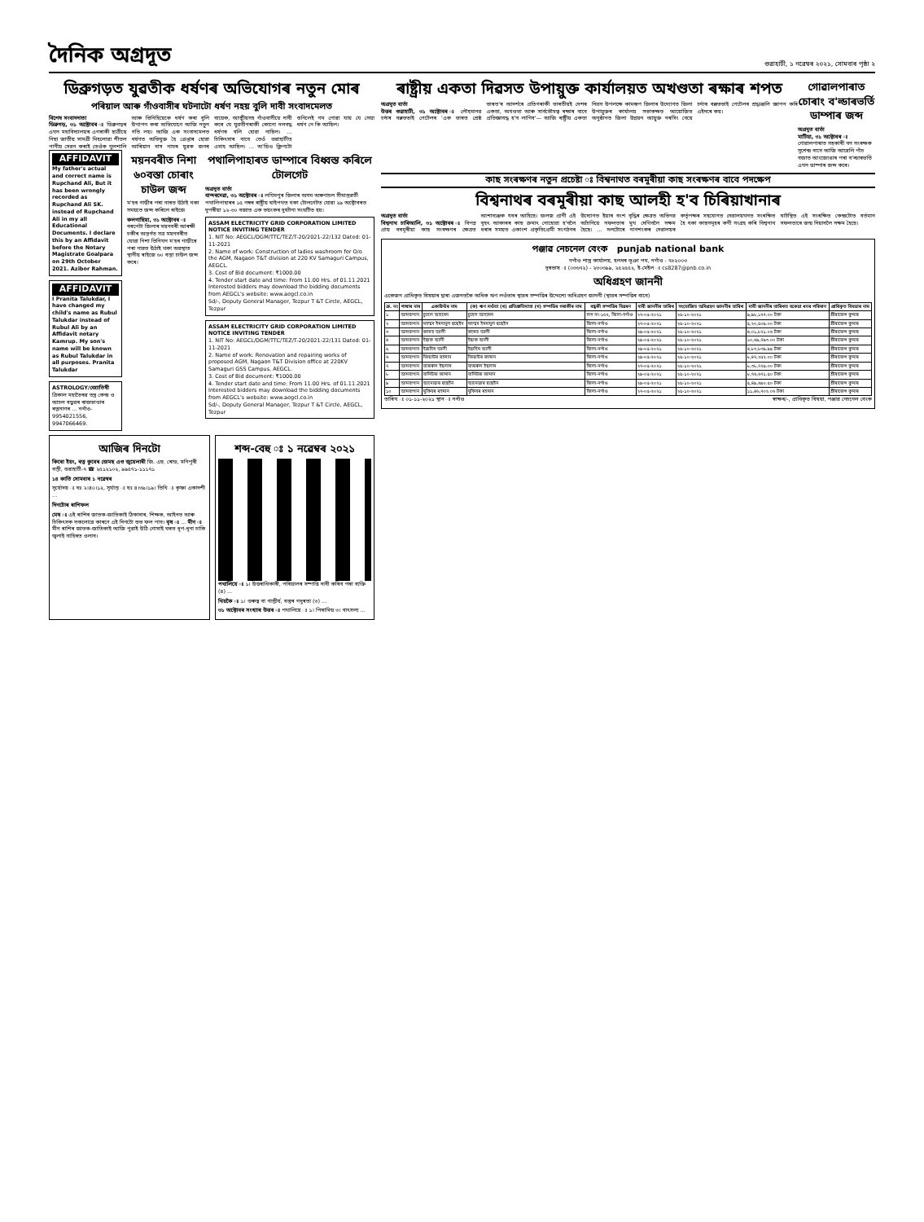দৈনিক অগ্ৰদূত
গুৱাহাটী, ১ নৱেম্বৰ ২০২১, সোমবাৰ পৃষ্ঠা ২
ডিব্ৰুগড়ত যুৱতীক ধৰ্ষণৰ অভিযোগৰ নতুন মোৰ
পৰিয়াল আৰু গাঁওবাসীৰ ঘটনাটো ধৰ্ষণ নহয় বুলি দাবী সংবাদমেলত
বিশেষ সংবাদদাতা
ডিব্ৰুগড়, ৩১ অক্টোবৰ ঃ ডিব্ৰুগড়ৰ এখন মহাবিদ্যালয়ৰ এগৰাকী ছাত্ৰীয়ে নিছা জাতীয় সামগ্ৰী মিহলোৱা শীতল পানীয় সেৱন কৰাই তেওঁক খুলশালি আৰু ভিনিহিয়েকে ধৰ্ষণ কৰা বুলি উত্থাপন কৰা অভিযোগে আজি নতুন গতি লয়। আজি এক সংবাদমেলত ধৰ্ষণত অভিযুক্ত হৈ গ্ৰেপ্তাৰ হোৱা আৰিয়ান দাস নামৰ যুৱক জনৰ বায়েক, আত্মীয়সহ গাঁওবাসীয়ে দাবী কৰে যে যুৱতীগৰাকী কোনো দলবদ্ধ ধৰ্ষণৰ বলি হোৱা নাছিল। ... চিকিৎসাৰ বাবে তেওঁ গুৱাহাটীত এমাহ আছিল। ... অ'ডিও ক্লিপটো শুনিলেই গম পোৱা যায় যে সেয়া ধৰ্ষণ নে কি আছিল।
AFFIDAVIT
My father's actual and correct name is Rupchand Ali, But it has been wrongly recorded as Rupchand Ali SK. instead of Rupchand Ali in my all Educational Documents. I declare this by an Affidavit before the Notary Magistrate Goalpara on 29th October 2021. Azibor Rahman.
AFFIDAVIT
I Pranita Talukdar, I have changed my child's name as Rubul Talukdar instead of Rubul Ali by an Affidavit notary Kamrup. My son's name will be known as Rubul Talukdar in all purposes. Pranita Talukdar
ASTROLOGY/জ্যোতিষী
ত্ৰিকাল মহাভৈৰৱ তন্ত্ৰ কেন্দ্ৰ ও আচল বড়ুৱৰ ৰাজভাণ্ডাৰ ৰত্নসাগৰ ... নগাঁও- 9954021556, 9947066469.
ময়নবৰীত নিশা ৬০বস্তা চোৰাং চাউল জব্দ
ম'হৰ গাড়ীৰ পৰা নাৰত উঠাই থকা সময়তে জব্দ কৰিলে ৰাইজে
কলগাছিয়া, ৩১ অক্টোবৰ ঃ বৰপেটা জিলাৰ ময়নবৰী আৰক্ষী চকীৰ অন্তৰ্গত সত্ৰ ময়নবৰীত যোৱা নিশা তিনিখন ম'হৰ গাড়ীৰে পৰা নাৱত উঠাই থকা অৱস্থাত স্থানীয় ৰাইজে ৬০ বস্তা চাউল জব্দ কৰে।
পথালিপাহাৰত ডাম্পাৰে বিধ্বস্ত কৰিলে টোলগেট
অগ্ৰদূত বাৰ্তা
বান্দৰদেৱা, ৩১ অক্টোবৰ ঃ লখিমপুৰ জিলাৰ অসম অৰুণাচল সীমান্তৱৰ্তী পথালিপাহাৰৰ ১৫ নম্বৰ ৰাষ্ট্ৰীয় ঘাইপথত থকা টোলগেটত যোৱা ২৯ অক্টোবৰত দুপৰীয়া ১২-৩০ বজাত এক ভয়ংকৰ দুৰ্ঘটনা সংঘটিত হয়।
ASSAM ELECTRICITY GRID CORPORATION LIMITED
NOTICE INVITING TENDER
1. NIT No: AEGCL/DGM/TTC/TEZ/T-20/2021-22/132 Dated: 01-11-2021
2. Name of work: Construction of ladies washroom for O/o the AGM, Nagaon T&T division at 220 KV Samaguri Campus, AEGCL.
3. Cost of Bid document: ₹1000.00
4. Tender start date and time: From 11.00 Hrs. of 01.11.2021
Interested bidders may download the bidding documents from AEGCL's website: www.aegcl.co.in
Sd/-, Deputy General Manager, Tezpur T &T Circle, AEGCL, Tezpur
ASSAM ELECTRICITY GRID CORPORATION LIMITED
NOTICE INVITING TENDER
1. NIT No: AEGCL/DGM/TTC/TEZ/T-20/2021-22/131 Dated: 01-11-2021
2. Name of work: Renovation and repairing works of proposed AGM, Nagaon T&T Division office at 220KV Samaguri GSS Campus, AEGCL.
3. Cost of Bid document: ₹1000.00
4. Tender start date and time: From 11.00 Hrs. of 01.11.2021
Interested bidders may download the bidding documents from AEGCL's website: www.aegcl.co.in
Sd/-, Deputy General Manager, Tezpur T &T Circle, AEGCL, Tezpur
আজিৰ দিনটো
কিৰো ইয়ং, ৰত্ন কুবেৰ জেমছ এণ্ড জুয়েলাৰী জি. এছ. ৰোড, মণিপুৰী বস্তী, গুৱাহাটী-৭ ☎ ২৫১২১০২, ৯৯৫৭১-১১১৭১
১৪ কাতি সোমবাৰ ১ নৱেম্বৰ
সূৰ্যোদয় ঃ ঘঃ ২।৪০।১২, সূৰ্যাস্ত ঃ ঘঃ ৪।৩৯।১৯। তিথি ঃ কৃষ্ণা একাদশী ...
দিনটোৰ ৰাশিফল
মেষ ঃ এই ৰাশিৰ জাতক-জাতিকাই ঠিকাদাৰ, শিক্ষক, আইনত আৰু চিকিৎসক সকলোৱে কাৰণে এই দিনটো শুভ ফল পাব। বৃষ ঃ ... মীন ঃ মীন ৰাশিৰ জাতক-জাতিকাই আজি পুৱাই উঠি গোসাই ঘৰত ধূপ-ধূনা চাকি জ্বলাই বাহিৰত ওলাব।
শব্দ-বেহু ঃ ১ নৱেম্বৰ ২০২১
পথালিয়ে ঃ ১। উত্তৰাধিকাৰী, পৰিয়ালৰ সম্পত্তি দাবী কৰিব পৰা ব্যক্তি (৪) ...
থিয়কৈ ঃ ১। গুৰুত্ব বা গাম্ভীৰ্য, বস্তুৰ গধুৰতা (৩) ...
৩১ অক্টোবৰ সংখ্যাৰ উত্তৰ ঃ পথালিয়ে ঃ ১। পিৰামিড ৩। বাৎসল্য ...
ৰাষ্ট্ৰীয় একতা দিৱসত উপায়ুক্ত কাৰ্যালয়ত অখণ্ডতা ৰক্ষাৰ শপত
অগ্ৰদূত বাৰ্তা
উত্তৰ গুৱাহাটী, ৩১ অক্টোবৰ ঃ লৌহমানৱ চৰ্দাৰ বল্লভভাই পেটেলৰ 'এক ভাৰত শ্ৰেষ্ঠ ভাৰত'ৰ আদৰ্শৰে প্ৰতিগৰাকী ভাৰতীয়ই দেশৰ একতা, অখণ্ডতা আৰু সাৰ্বভৌমত্ব ৰক্ষাৰ বাবে প্ৰতিজ্ঞাবদ্ধ হ'ব লাগিব'— আজি ৰাষ্ট্ৰীয় একতা দিৱস উপলক্ষে কামৰূপ জিলাৰ উদ্যোগত জিলা উপায়ুক্তৰ কাৰ্যালয় সভাকক্ষত আয়োজিত অনুষ্ঠানত জিলা উন্নয়ন আয়ুক্ত নৰসিং বেয়ে চৰ্দাৰ বল্লভভাই পেটেলৰ শ্ৰদ্ধাঞ্জলি জ্ঞাপন কৰি এইদৰে কয়।
গোৱালপাৰাত চোৰাং ব'ল্ডাৰভৰ্তি ডাম্পাৰ জব্দ
অগ্ৰদূত বাৰ্তা
মাটিয়া, ৩১ অক্টোবৰ ঃ গোৱালপাৰাত সহকাৰী বন সংৰক্ষক সুশেন্দ্ৰ দাসে আজি আৱেলি পাঁচ বজাত আংজোঙাৰ পৰা ব'ল্ডাৰভৰ্তি এখন ডাম্পাৰ জব্দ কৰে।
কাছ সংৰক্ষণৰ নতুন প্ৰচেষ্টা ঃ বিশ্বনাথত বৰমূৰীয়া কাছ সংৰক্ষণৰ বাবে পদক্ষেপ
বিশ্বনাথৰ বৰমূৰীয়া কাছ আলহী হ'ব চিৰিয়াখানাৰ
অগ্ৰদূত বাৰ্তা
বিশ্বনাথ চাৰিআলি, ৩১ অক্টোবৰ ঃ বিপন্ন প্ৰায় বৰমূৰীয়া কাছ সংৰক্ষণৰ ক্ষেত্ৰত আশাব্যঞ্জক খবৰ আহিছে। জলজ প্ৰাণী এই বৃহৎ আকাৰৰ কাছ ক্ৰমাৎ নোহোৱা হ'বলৈ ধৰাৰ সময়ত একাংশ প্ৰকৃতিপ্ৰেমী সংগঠনৰ উদ্যোগত ইয়াৰ বংশ বৃদ্ধিৰ ক্ষেত্ৰত অভিনৱ আঁচনিয়ে সফলতাৰ মুখ দেখিবলৈ সক্ষম হৈছে। ... দলটোৰে নাগশংকৰ দেৱালয়ৰ কৰ্তৃপক্ষৰ সহযোগত দেৱালয়খনত সংৰক্ষিত হৈ থকা কাছসমূহৰ কণী সংগ্ৰহ কৰি বিশ্বনাথ ঘাটস্থিত এই সংৰক্ষিত কেন্দ্ৰটোত বৰ্তমান সফলতাৰে জন্ম দিয়াবলৈ সক্ষম হৈছে।
পঞ্জাৱ নেচনেল বেংক punjab national bank
নগাঁও শাস্ত্ৰ কাৰ্যালয়, হলধৰ ভূঞা পথ, নগাঁও - ৭৮২০০৩
দূৰভাষ ঃ (০৩৬৭২) - ২৩০৩৯৯, ২৫২৫৫২, ই-মেইল ঃ cs8287@pnb.co.in
অধিগ্ৰহণ জাননী
একেজন প্ৰাধিকৃত বিষয়াৰ দ্বাৰা এজনতকৈ অধিক ঋণ লওঁতাৰ স্থাৱৰ সম্পত্তিৰ উদ্দেশ্যে অধিগ্ৰহণ জাননী (স্থাৱৰ সম্পত্তিৰ বাবে)
| ক্ৰ. নং | শাখাৰ নাম | একাউণ্টৰ নাম | (ক) ঋণ লওঁতা (খ) প্ৰতিশ্ৰুতিদাতা (গ) সম্পত্তিৰ গৰাকীৰ নাম | বন্ধকী সম্পত্তিৰ বিৱৰণ | দাবী জাননীৰ তাৰিখ | সংযোজিত অধিগ্ৰহণ জাননীৰ তাৰিখ | দাবী জাননীৰ তাৰিখত বকেয়া ধনৰ পৰিমাণ | প্ৰাধিকৃত বিষয়াৰ নাম |
| --- | --- | --- | --- | --- | --- | --- | --- | --- |
| ১ | আমবাগান | চুহেল আহমেদ | চুহেল আহমেদ | দাগ নং-১৬২, জিলা-নগাঁও | ২৭-০৫-২০২১ | ২৫-১০-২০২১ | ৯,৯৮,১৭৭.০০ টকা | শ্ৰীৰাজেশ কুমাৰ |
| ২ | আমবাগান | মহম্মদ ইমদাদুল হুছেইন | মহম্মদ ইমদাদুল হুছেইন | জিলা-নগাঁও | ২৭-০৫-২০২১ | ২৫-১০-২০২১ | ৫,২০,৫০৯.০০ টকা | শ্ৰীৰাজেশ কুমাৰ |
| ৩ | আমবাগান | ৰহমত আলী | ৰহমত আলী | জিলা-নগাঁও | ২৯-০৫-২০২১ | ২৫-১০-২০২১ | ৪,০১,৮২১.০৬ টকা | শ্ৰীৰাজেশ কুমাৰ |
| ৪ | আমবাগান | ইছাক আলী | ইছাক আলী | জিলা-নগাঁও | ২৯-০৫-২০২১ | ২৫-১০-২০২১ | ১০,৬৯,৭৯৩.০০ টকা | শ্ৰীৰাজেশ কুমাৰ |
| ৫ | আমবাগান | ইব্ৰাহিম আলী | ইব্ৰাহিম আলী | জিলা-নগাঁও | ২৯-০৫-২০২১ | ২৫-১০-২০২১ | ৪,৮৩,৮৩৯.৯৫ টকা | শ্ৰীৰাজেশ কুমাৰ |
| ৬ | আমবাগান | জিয়াউৰ ৰহমান | জিয়াউৰ ৰহমান | জিলা-নগাঁও | ২৯-০৫-২০২১ | ২৫-১০-২০২১ | ৮,৪৭,২৫২.০০ টকা | শ্ৰীৰাজেশ কুমাৰ |
| ৭ | আমবাগান | বাজৰুল ইছলাম | বাজৰুল ইছলাম | জিলা-নগাঁও | ২৭-০৫-২০২১ | ২৫-১০-২০২১ | ৮,৩৮,৭২৯.০০ টকা | শ্ৰীৰাজেশ কুমাৰ |
| ৮ | আমবাগান | বাদিউজ জামান | বাদিউজ জামান | জিলা-নগাঁও | ২৯-০৫-২০২১ | ২৫-১০-২০২১ | ৮,৭৬,৬৭১.৫০ টকা | শ্ৰীৰাজেশ কুমাৰ |
| ৯ | আমবাগান | আনোৱাৰ হুছেইন | আনোৱাৰ হুছেইন | জিলা-নগাঁও | ২৯-০৫-২০২১ | ২৫-১০-২০২১ | ৫,৪৯,৬৯০.৫০ টকা | শ্ৰীৰাজেশ কুমাৰ |
| ১০ | আমবাগান | মুকিবৰ ৰহমান | মুকিবৰ ৰহমান | জিলা-নগাঁও | ২৭-০৫-২০২১ | ২৫-১০-২০২১ | ১১,৪৬,৭০২.০৬ টকা | শ্ৰীৰাজেশ কুমাৰ |
তাৰিখ ঃ ০১-১১-২০২১ স্থান ঃ নগাঁও স্বাক্ষৰ/-, প্ৰাধিকৃত বিষয়া, পঞ্জাৱ নেচনেল বেংক